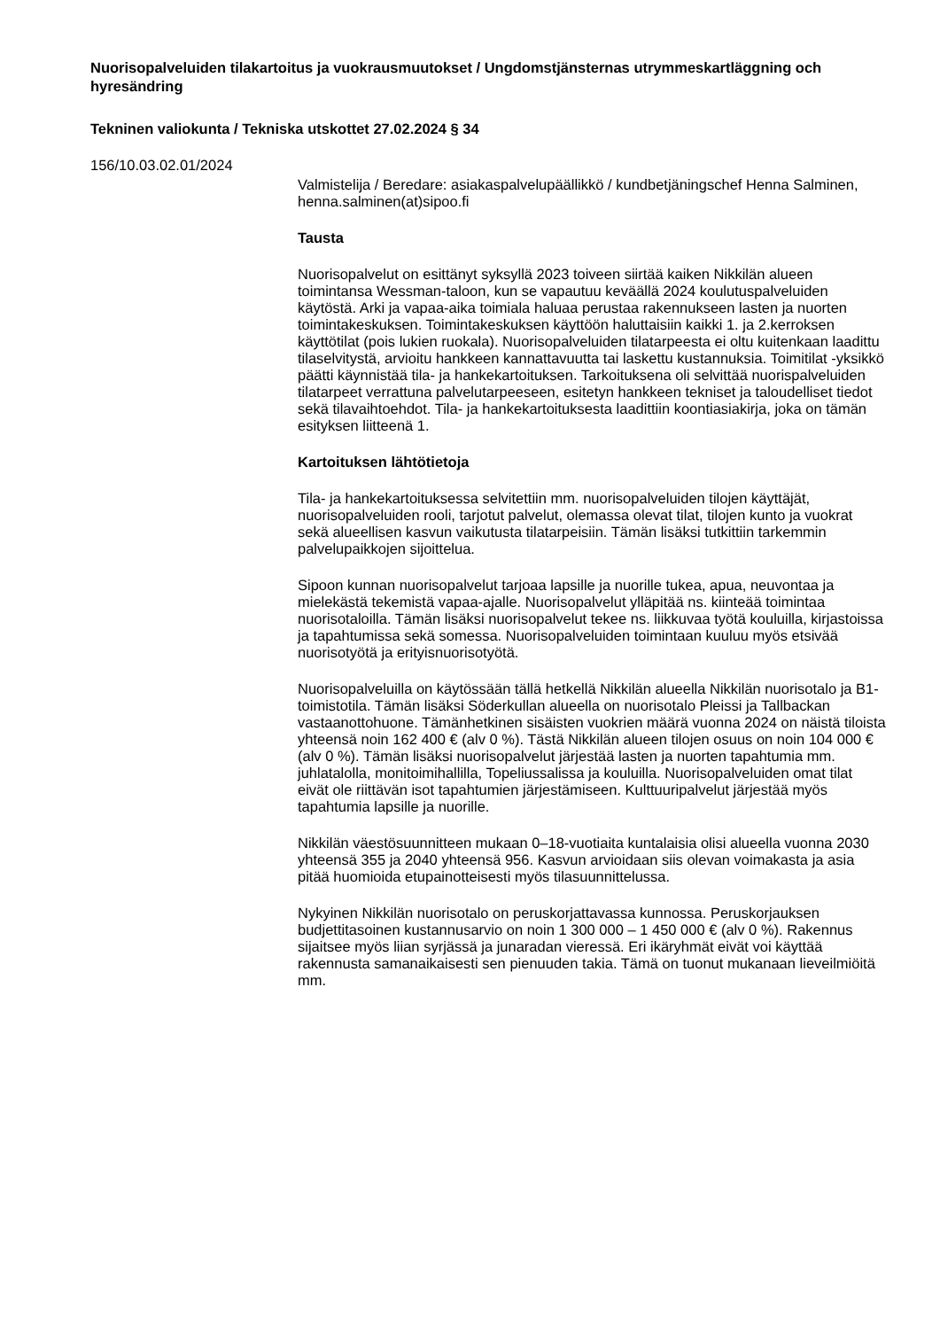Nuorisopalveluiden tilakartoitus ja vuokrausmuutokset / Ungdomstjänsternas utrymmeskartläggning och hyresändring
Tekninen valiokunta / Tekniska utskottet 27.02.2024 § 34
156/10.03.02.01/2024
Valmistelija / Beredare: asiakaspalvelupäällikkö / kundbetjäningschef Henna Salminen, henna.salminen(at)sipoo.fi
Tausta
Nuorisopalvelut on esittänyt syksyllä 2023 toiveen siirtää kaiken Nikkilän alueen toimintansa Wessman-taloon, kun se vapautuu keväällä 2024 koulutuspalveluiden käytöstä. Arki ja vapaa-aika toimiala haluaa perustaa rakennukseen lasten ja nuorten toimintakeskuksen. Toimintakeskuksen käyttöön haluttaisiin kaikki 1. ja 2.kerroksen käyttötilat (pois lukien ruokala). Nuorisopalveluiden tilatarpeesta ei oltu kuitenkaan laadittu tilaselvitystä, arvioitu hankkeen kannattavuutta tai laskettu kustannuksia. Toimitilat -yksikkö päätti käynnistää tila- ja hankekartoituksen. Tarkoituksena oli selvittää nuorispalveluiden tilatarpeet verrattuna palvelutarpeeseen, esitetyn hankkeen tekniset ja taloudelliset tiedot sekä tilavaihtoehdot. Tila- ja hankekartoituksesta laadittiin koontiasiakirja, joka on tämän esityksen liitteenä 1.
Kartoituksen lähtötietoja
Tila- ja hankekartoituksessa selvitettiin mm. nuorisopalveluiden tilojen käyttäjät, nuorisopalveluiden rooli, tarjotut palvelut, olemassa olevat tilat, tilojen kunto ja vuokrat sekä alueellisen kasvun vaikutusta tilatarpeisiin. Tämän lisäksi tutkittiin tarkemmin palvelupaikkojen sijoittelua.
Sipoon kunnan nuorisopalvelut tarjoaa lapsille ja nuorille tukea, apua, neuvontaa ja mielekästä tekemistä vapaa-ajalle. Nuorisopalvelut ylläpitää ns. kiinteää toimintaa nuorisotaloilla. Tämän lisäksi nuorisopalvelut tekee ns. liikkuvaa työtä kouluilla, kirjastoissa ja tapahtumissa sekä somessa. Nuorisopalveluiden toimintaan kuuluu myös etsivää nuorisotyötä ja erityisnuorisotyötä.
Nuorisopalveluilla on käytössään tällä hetkellä Nikkilän alueella Nikkilän nuorisotalo ja B1-toimistotila. Tämän lisäksi Söderkullan alueella on nuorisotalo Pleissi ja Tallbackan vastaanottohuone. Tämänhetkinen sisäisten vuokrien määrä vuonna 2024 on näistä tiloista yhteensä noin 162 400 € (alv 0 %). Tästä Nikkilän alueen tilojen osuus on noin 104 000 € (alv 0 %). Tämän lisäksi nuorisopalvelut järjestää lasten ja nuorten tapahtumia mm. juhlatalolla, monitoimihallilla, Topeliussalissa ja kouluilla. Nuorisopalveluiden omat tilat eivät ole riittävän isot tapahtumien järjestämiseen. Kulttuuripalvelut järjestää myös tapahtumia lapsille ja nuorille.
Nikkilän väestösuunnitteen mukaan 0–18-vuotiaita kuntalaisia olisi alueella vuonna 2030 yhteensä 355 ja 2040 yhteensä 956. Kasvun arvioidaan siis olevan voimakasta ja asia pitää huomioida etupainotteisesti myös tilasuunnittelussa.
Nykyinen Nikkilän nuorisotalo on peruskorjattavassa kunnossa. Peruskorjauksen budjettitasoinen kustannusarvio on noin 1 300 000 – 1 450 000 € (alv 0 %). Rakennus sijaitsee myös liian syrjässä ja junaradan vieressä. Eri ikäryhmät eivät voi käyttää rakennusta samanaikaisesti sen pienuuden takia. Tämä on tuonut mukanaan lieveilmiöitä mm.